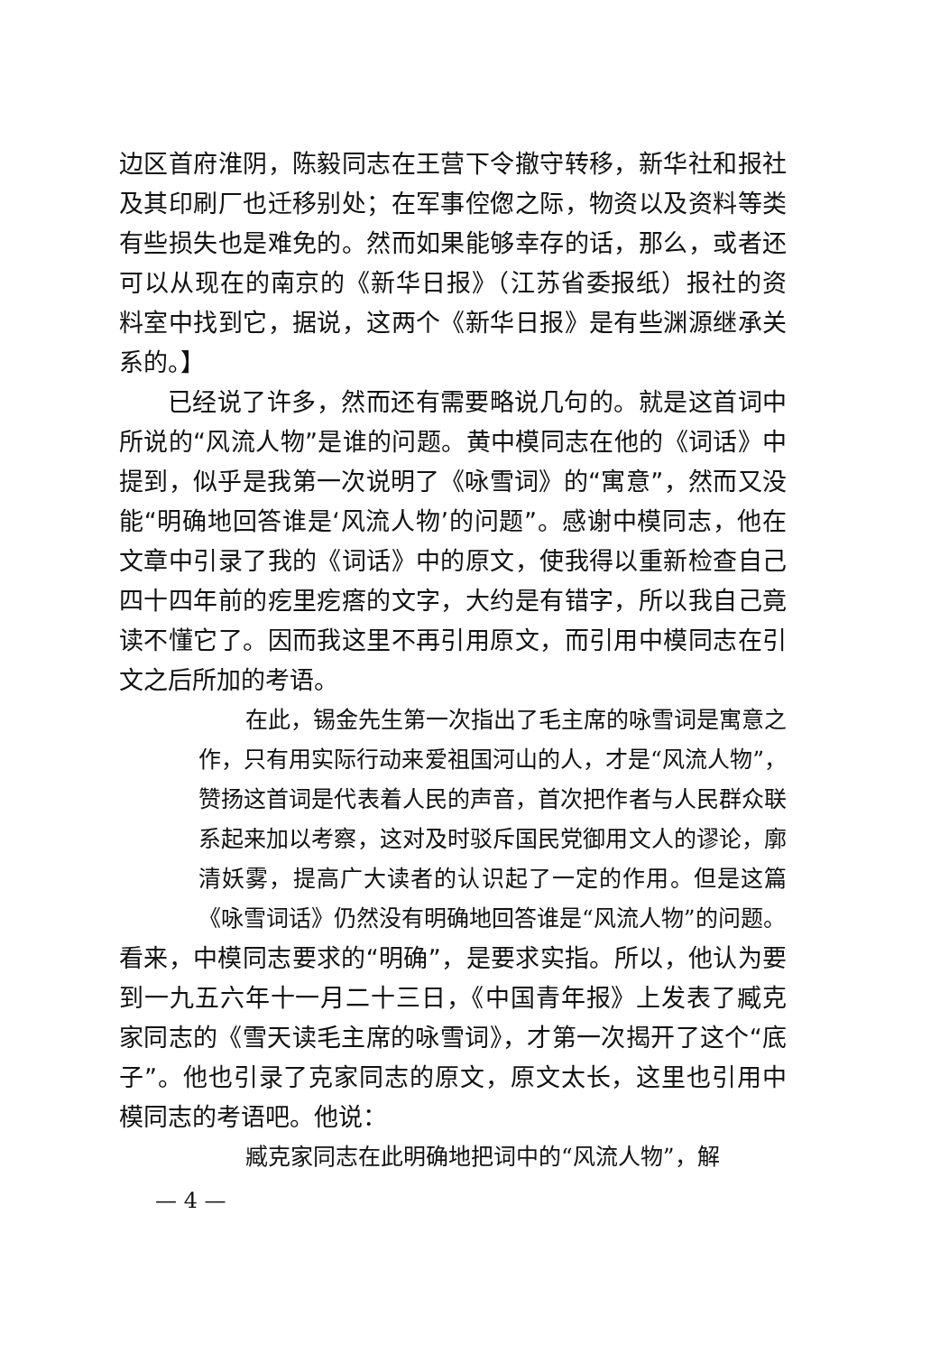边区首府淮阴，陈毅同志在王营下令撤守转移，新华社和报社及其印刷厂也迁移别处；在军事倥偬之际，物资以及资料等类有些损失也是难免的。然而如果能够幸存的话，那么，或者还可以从现在的南京的《新华日报》（江苏省委报纸）报社的资料室中找到它，据说，这两个《新华日报》是有些渊源继承关系的。】
已经说了许多，然而还有需要略说几句的。就是这首词中所说的“风流人物”是谁的问题。黄中模同志在他的《词话》中提到，似乎是我第一次说明了《咏雪词》的“寓意”，然而又没能“明确地回答谁是‘风流人物’的问题”。感谢中模同志，他在文章中引录了我的《词话》中的原文，使我得以重新检查自己四十四年前的疙里疙瘩的文字，大约是有错字，所以我自己竟读不懂它了。因而我这里不再引用原文，而引用中模同志在引文之后所加的考语。
在此，锡金先生第一次指出了毛主席的咏雪词是寓意之作，只有用实际行动来爱祖国河山的人，才是“风流人物”，赞扬这首词是代表着人民的声音，首次把作者与人民群众联系起来加以考察，这对及时驳斥国民党御用文人的谬论，廓清妖雾，提高广大读者的认识起了一定的作用。但是这篇《咏雪词话》仍然没有明确地回答谁是“风流人物”的问题。
看来，中模同志要求的“明确”，是要求实指。所以，他认为要到一九五六年十一月二十三日，《中国青年报》上发表了臧克家同志的《雪天读毛主席的咏雪词》，才第一次揭开了这个“底子”。他也引录了克家同志的原文，原文太长，这里也引用中模同志的考语吧。他说：
臧克家同志在此明确地把词中的“风流人物”，解
— 4 —